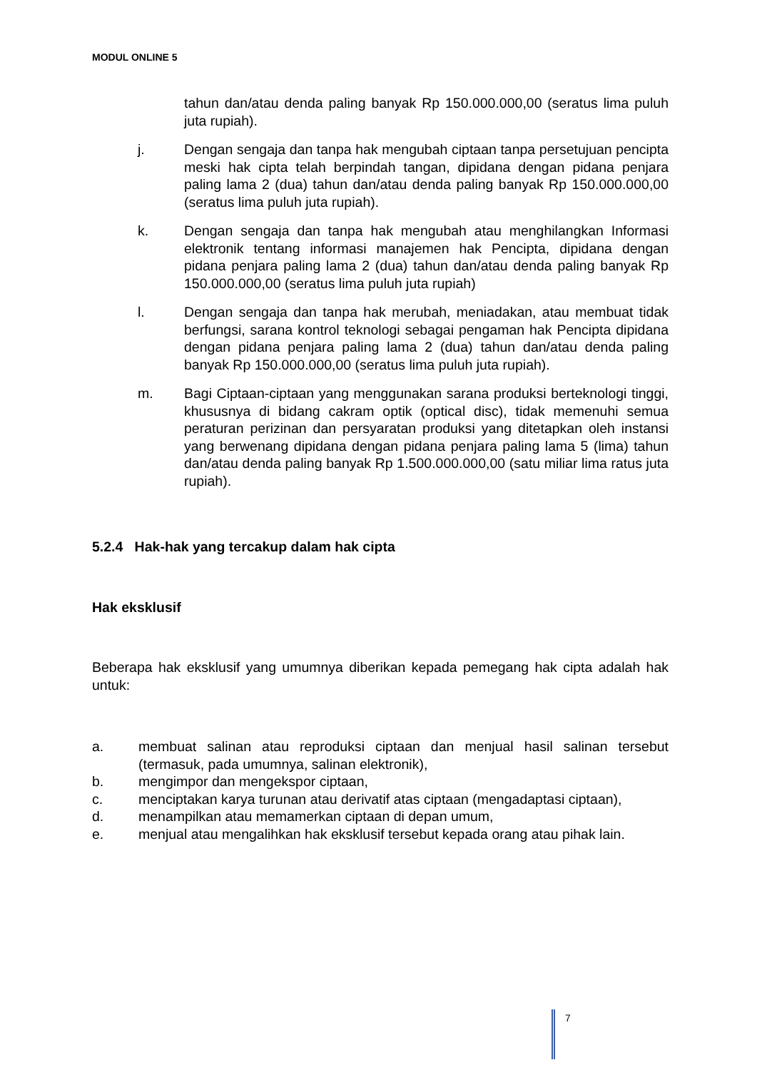MODUL ONLINE 5
tahun dan/atau denda paling banyak Rp 150.000.000,00 (seratus lima puluh juta rupiah).
j. Dengan sengaja dan tanpa hak mengubah ciptaan tanpa persetujuan pencipta meski hak cipta telah berpindah tangan, dipidana dengan pidana penjara paling lama 2 (dua) tahun dan/atau denda paling banyak Rp 150.000.000,00 (seratus lima puluh juta rupiah).
k. Dengan sengaja dan tanpa hak mengubah atau menghilangkan Informasi elektronik tentang informasi manajemen hak Pencipta, dipidana dengan pidana penjara paling lama 2 (dua) tahun dan/atau denda paling banyak Rp 150.000.000,00 (seratus lima puluh juta rupiah)
l. Dengan sengaja dan tanpa hak merubah, meniadakan, atau membuat tidak berfungsi, sarana kontrol teknologi sebagai pengaman hak Pencipta dipidana dengan pidana penjara paling lama 2 (dua) tahun dan/atau denda paling banyak Rp 150.000.000,00 (seratus lima puluh juta rupiah).
m. Bagi Ciptaan-ciptaan yang menggunakan sarana produksi berteknologi tinggi, khususnya di bidang cakram optik (optical disc), tidak memenuhi semua peraturan perizinan dan persyaratan produksi yang ditetapkan oleh instansi yang berwenang dipidana dengan pidana penjara paling lama 5 (lima) tahun dan/atau denda paling banyak Rp 1.500.000.000,00 (satu miliar lima ratus juta rupiah).
5.2.4 Hak-hak yang tercakup dalam hak cipta
Hak eksklusif
Beberapa hak eksklusif yang umumnya diberikan kepada pemegang hak cipta adalah hak untuk:
a. membuat salinan atau reproduksi ciptaan dan menjual hasil salinan tersebut (termasuk, pada umumnya, salinan elektronik),
b. mengimpor dan mengekspor ciptaan,
c. menciptakan karya turunan atau derivatif atas ciptaan (mengadaptasi ciptaan),
d. menampilkan atau memamerkan ciptaan di depan umum,
e. menjual atau mengalihkan hak eksklusif tersebut kepada orang atau pihak lain.
7